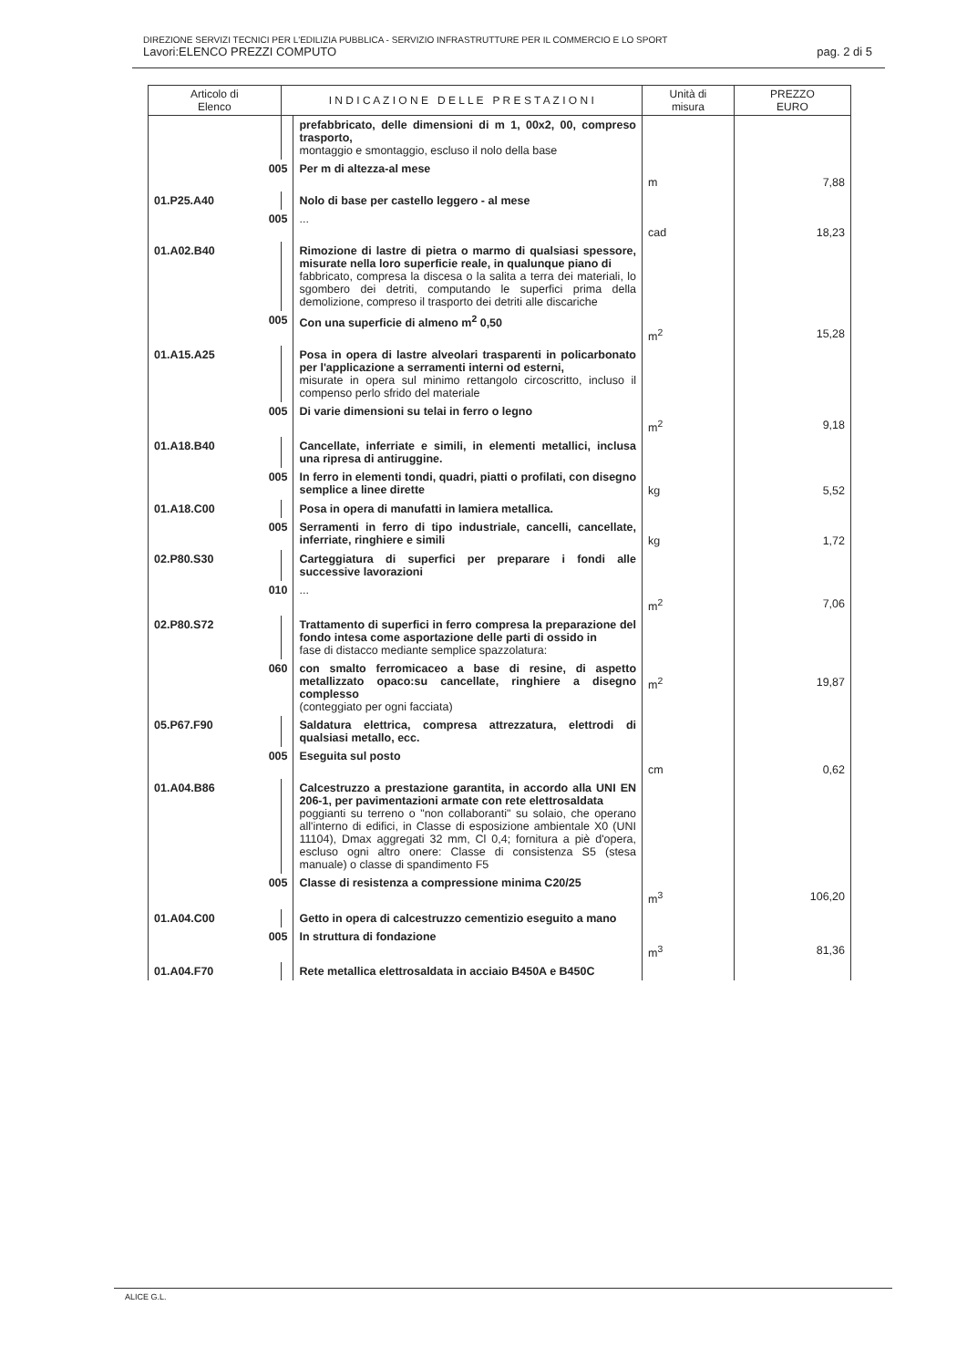DIREZIONE SERVIZI TECNICI PER L'EDILIZIA PUBBLICA - SERVIZIO INFRASTRUTTURE PER IL COMMERCIO E LO SPORT
Lavori:ELENCO PREZZI COMPUTO pag. 2 di 5
| Articolo di Elenco | I N D I C A Z I O N E D E L L E P R E S T A Z I O N I | | Unità di misura | PREZZO EURO |
| --- | --- | --- | --- | --- |
| | | prefabbricato, delle dimensioni di m 1, 00x2, 00, compreso trasporto, montaggio e smontaggio, escluso il nolo della base | | |
| 005 | | Per m di altezza-al mese | m | 7,88 |
| 01.P25.A40 | | Nolo di base per castello leggero - al mese | | |
| 005 | | ... | cad | 18,23 |
| 01.A02.B40 | | Rimozione di lastre di pietra o marmo di qualsiasi spessore, misurate nella loro superficie reale, in qualunque piano di fabbricato, compresa la discesa o la salita a terra dei materiali, lo sgombero dei detriti, computando le superfici prima della demolizione, compreso il trasporto dei detriti alle discariche | | |
| 005 | | Con una superficie di almeno m<sup>2</sup> 0,50 | m<sup>2</sup> | 15,28 |
| 01.A15.A25 | | Posa in opera di lastre alveolari trasparenti in policarbonato per l'applicazione a serramenti interni od esterni, misurate in opera sul minimo rettangolo circoscritto, incluso il compenso perlo sfrido del materiale | | |
| 005 | | Di varie dimensioni su telai in ferro o legno | m<sup>2</sup> | 9,18 |
| 01.A18.B40 | | Cancellate, inferriate e simili, in elementi metallici, inclusa una ripresa di antiruggine. | | |
| 005 | | In ferro in elementi tondi, quadri, piatti o profilati, con disegno semplice a linee dirette | kg | 5,52 |
| 01.A18.C00 | | Posa in opera di manufatti in lamiera metallica. | | |
| 005 | | Serramenti in ferro di tipo industriale, cancelli, cancellate, inferriate, ringhiere e simili | kg | 1,72 |
| 02.P80.S30 | | Carteggiatura di superfici per preparare i fondi alle successive lavorazioni | | |
| 010 | | ... | m<sup>2</sup> | 7,06 |
| 02.P80.S72 | | Trattamento di superfici in ferro compresa la preparazione del fondo intesa come asportazione delle parti di ossido in fase di distacco mediante semplice spazzolatura: | | |
| 060 | | con smalto ferromicaceo a base di resine, di aspetto metallizzato opaco:su cancellate, ringhiere a disegno complesso (conteggiato per ogni facciata) | m<sup>2</sup> | 19,87 |
| 05.P67.F90 | | Saldatura elettrica, compresa attrezzatura, elettrodi di qualsiasi metallo, ecc. | | |
| 005 | | Eseguita sul posto | cm | 0,62 |
| 01.A04.B86 | | Calcestruzzo a prestazione garantita, in accordo alla UNI EN 206-1, per pavimentazioni armate con rete elettrosaldata poggianti su terreno o "non collaboranti" su solaio, che operano all'interno di edifici, in Classe di esposizione ambientale X0 (UNI 11104), Dmax aggregati 32 mm, Cl 0,4; fornitura a piè d'opera, escluso ogni altro onere: Classe di consistenza S5 (stesa manuale) o classe di spandimento F5 | | |
| 005 | | Classe di resistenza a compressione minima C20/25 | m<sup>3</sup> | 106,20 |
| 01.A04.C00 | | Getto in opera di calcestruzzo cementizio eseguito a mano | | |
| 005 | | In struttura di fondazione | m<sup>3</sup> | 81,36 |
| 01.A04.F70 | | Rete metallica elettrosaldata in acciaio B450A e B450C | | |
ALICE G.L.